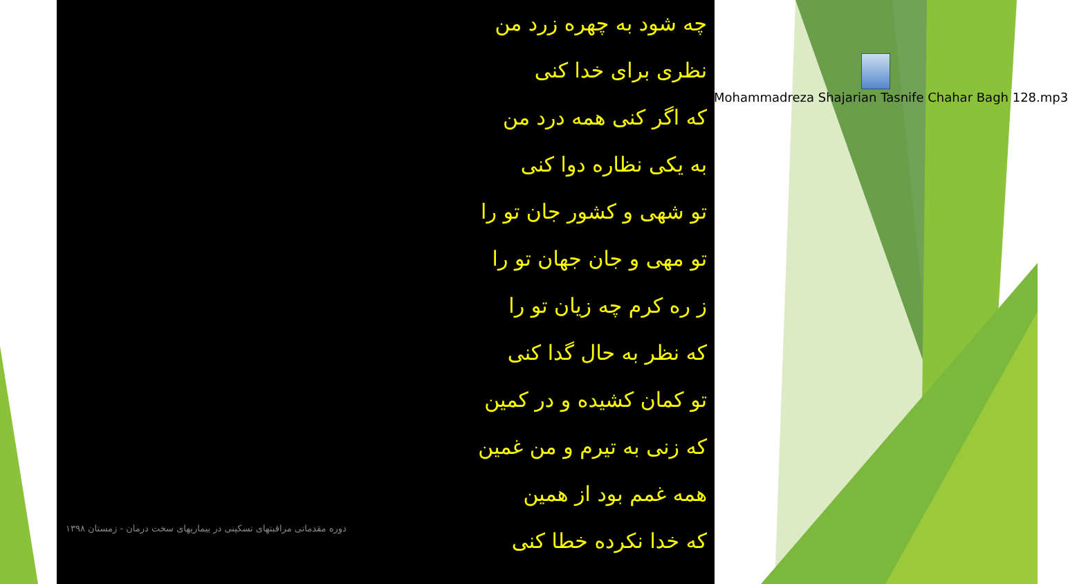چه شود به چهره زرد من
نظری برای خدا کنی
که اگر کنی همه درد من
به یکی نظاره دوا کنی
تو شهی و کشور جان تو را
تو مهی و جان جهان تو را
ز ره کرم چه زیان تو را
که نظر به حال گدا کنی
تو کمان کشیده و در کمین
که زنی به تیرم و من غمین
همه غمم بود از همین
که خدا نکرده خطا کنی
دوره مقدماتی مراقبتهای تسکینی در بیماریهای سخت درمان - زمستان ۱۳۹۸
Mohammadreza Shajarian Tasnife Chahar Bagh 128.mp3